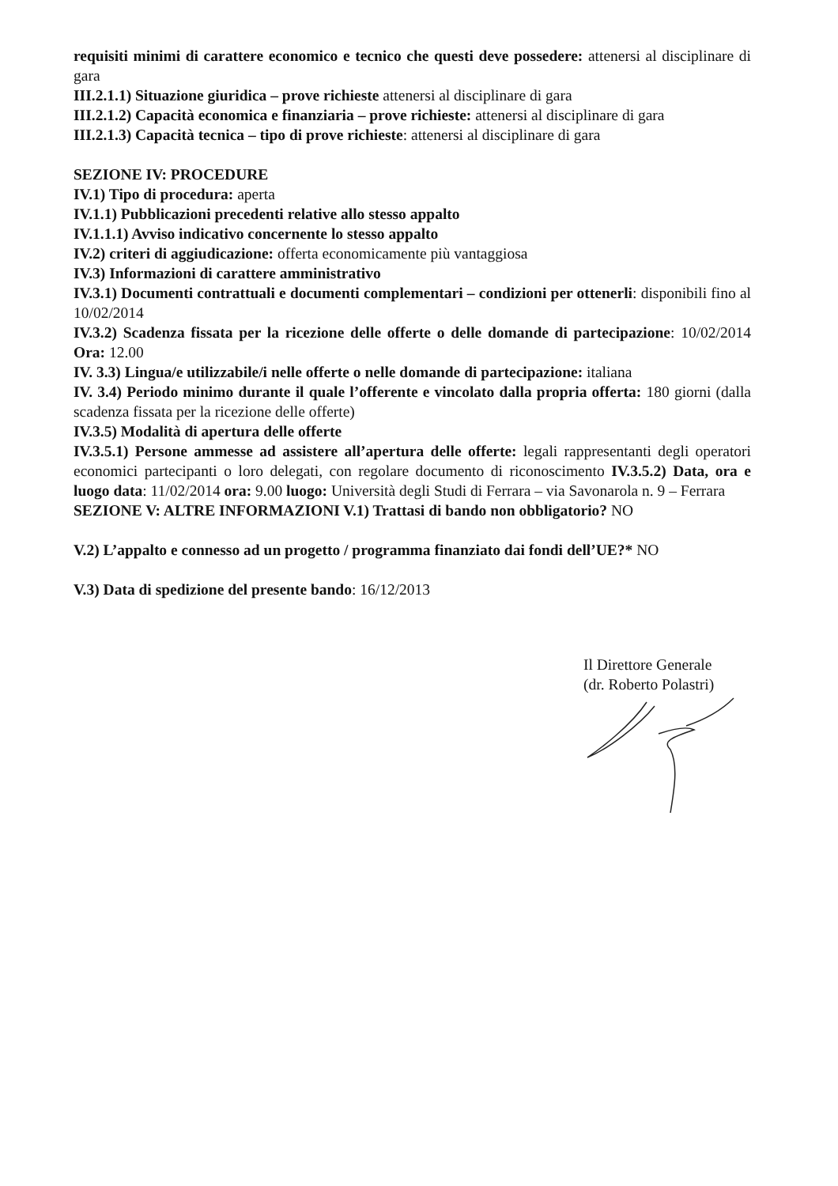requisiti minimi di carattere economico e tecnico che questi deve possedere: attenersi al disciplinare di gara
III.2.1.1) Situazione giuridica – prove richieste attenersi al disciplinare di gara
III.2.1.2) Capacità economica e finanziaria – prove richieste: attenersi al disciplinare di gara
III.2.1.3) Capacità tecnica – tipo di prove richieste: attenersi al disciplinare di gara
SEZIONE IV: PROCEDURE
IV.1) Tipo di procedura: aperta
IV.1.1) Pubblicazioni precedenti relative allo stesso appalto
IV.1.1.1) Avviso indicativo concernente lo stesso appalto
IV.2) criteri di aggiudicazione: offerta economicamente più vantaggiosa
IV.3) Informazioni di carattere amministrativo
IV.3.1) Documenti contrattuali e documenti complementari – condizioni per ottenerli: disponibili fino al 10/02/2014
IV.3.2) Scadenza fissata per la ricezione delle offerte o delle domande di partecipazione: 10/02/2014 Ora: 12.00
IV. 3.3) Lingua/e utilizzabile/i nelle offerte o nelle domande di partecipazione: italiana
IV. 3.4) Periodo minimo durante il quale l’offerente e vincolato dalla propria offerta: 180 giorni (dalla scadenza fissata per la ricezione delle offerte)
IV.3.5) Modalità di apertura delle offerte
IV.3.5.1) Persone ammesse ad assistere all’apertura delle offerte: legali rappresentanti degli operatori economici partecipanti o loro delegati, con regolare documento di riconoscimento IV.3.5.2) Data, ora e luogo data: 11/02/2014 ora: 9.00 luogo: Università degli Studi di Ferrara – via Savonarola n. 9 – Ferrara
SEZIONE V: ALTRE INFORMAZIONI V.1) Trattasi di bando non obbligatorio? NO
V.2) L’appalto e connesso ad un progetto / programma finanziato dai fondi dell’UE?* NO
V.3) Data di spedizione del presente bando: 16/12/2013
Il Direttore Generale
(dr. Roberto Polastri)